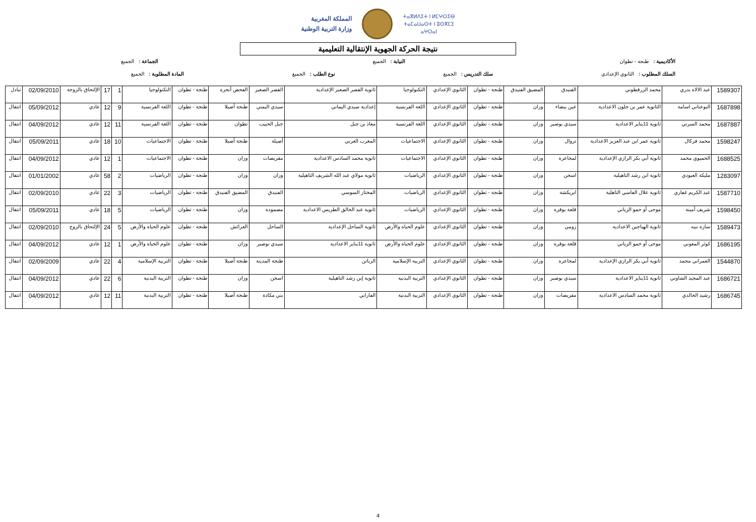المملكة المغربية
وزارة التربية الوطنية
ⵜⴰⴳⵍⴷⵉⵜ ⵏ ⵍⵎⵖⵔⵉⴱ
ⵜⴰⵎⴰⵡⴰⵙⵜ ⵏ ⵓⵙⴳⵎⵉ
ⴰⵖⵔⴰⵏ
نتيجة الحركة الجهوية الإنتقالية التعليمية
الأكاديمية : طنجة - تطوان النيابة : الجميع الجماعة : الجميع
السلك المطلوب : الثانوي الإعدادي سلك التدريس : الجميع نوع الطلب : الجميع المادة المطلوبة : الجميع
| 1589307 | عبد الالاه بدري | محمد الزرقطوني | الفنيدق | المضيق الفنيدق | طنجة - تطوان | الثانوي الإعدادي | التكنولوجيا | ثانوية القصر الصغير الإعدادية | القصر الصغير | الفحص أنجرة | طنجة - تطوان | التكنولوجيا | 1 | 17 | الإلتحاق بالزوجة | 02/09/2010 | تبادل |
| 1687898 | البوعناني اسامة | الثانوية عمر بن جلون الاعدادية | عين بيضاء | وزان | طنجة - تطوان | الثانوي الإعدادي | اللغة الفرنسية | إعدادية سيدي اليماني | سيدي اليمني | طنجة أصيلا | طنجة - تطوان | اللغة الفرنسية | 9 | 12 | عادي | 05/09/2012 | انتقال |
| 1687887 | محمد السرتي | ثانوية 11يناير الاعدادية | سيدي بوصبر | وزان | طنجة - تطوان | الثانوي الإعدادي | اللغة الفرنسية | معاذ بن جبل | جبل الحبيب | تطوان | طنجة - تطوان | اللغة الفرنسية | 11 | 12 | عادي | 04/09/2012 | انتقال |
| 1598247 | محمد فركال | ثانوية عمر ابن عبد العزيز الاعدادية | تروال | وزان | طنجة - تطوان | الثانوي الإعدادي | الاجتماعيات | المغرب العربي | أصيلة | طنجة أصيلا | طنجة - تطوان | الاجتماعيات | 10 | 18 | عادي | 05/09/2011 | انتقال |
| 1688525 | الحميوي محمد | ثانوية أبي بكر الرازي الإعدادية | لمجاعرة | وزان | طنجة - تطوان | الثانوي الإعدادي | الاجتماعيات | ثانوية محمد السادس الاعدادية | مقريصات | وزان | طنجة - تطوان | الاجتماعيات | 1 | 12 | عادي | 04/09/2012 | انتقال |
| 1283097 | مليكة العبودي | ثانوية ابن رشد التاهيلية | اسجن | وزان | طنجة - تطوان | الثانوي الإعدادي | الرياضيات | ثانوية مولاي عبد الله الشريف التاهيلية | وزان | وزان | طنجة - تطوان | الرياضيات | 2 | 58 | عادي | 01/01/2002 | انتقال |
| 1587710 | عبد الكريم غفاري | ثانوية علال الفاسي التاهلية | ابريكشة | وزان | طنجة - تطوان | الثانوي الإعدادي | الرياضيات | المختار السوسي | الفنيدق | المضيق الفنيدق | طنجة - تطوان | الرياضيات | 3 | 22 | عادي | 02/09/2010 | انتقال |
| 1598450 | شريف أمينة | موحى أو حمو الزياني | قلعة بوقرة | وزان | طنجة - تطوان | الثانوي الإعدادي | الرياضيات | ثانوية عبد الخالق الطريس الاعدادية | مصمودة | وزان | طنجة - تطوان | الرياضيات | 5 | 18 | عادي | 05/09/2011 | انتقال |
| 1589473 | سارة نبيه | ثانوية الهباجين الاعدادية | زومي | وزان | طنجة - تطوان | الثانوي الإعدادي | علوم الحياة والأرض | ثانوية الساحل الإعدادية | الساحل | العرائش | طنجة - تطوان | علوم الحياة والأرض | 5 | 24 | الإلتحاق بالزوج | 02/09/2010 | انتقال |
| 1686195 | كوثر المعوني | موحى أو حمو الزياني | قلعة بوقرة | وزان | طنجة - تطوان | الثانوي الإعدادي | علوم الحياة والأرض | ثانوية 11يناير الاعدادية | سيدي بوصبر | وزان | طنجة - تطوان | علوم الحياة والأرض | 1 | 12 | عادي | 04/09/2012 | انتقال |
| 1544870 | العمراني محمد | ثانوية أبي بكر الرازي الإعدادية | لمجاعرة | وزان | طنجة - تطوان | الثانوي الإعدادي | التربية الإسلامية | الزياتن | طنجة المدينة | طنجة أصيلا | طنجة - تطوان | التربية الإسلامية | 4 | 22 | عادي | 02/09/2009 | انتقال |
| 1686721 | عبد المجيد الشاوني | ثانوية 11يناير الاعدادية | سيدي بوصبر | وزان | طنجة - تطوان | الثانوي الإعدادي | التربية البدنية | ثانوية إبن رشد التاهيلية | اسجن | وزان | طنجة - تطوان | التربية البدنية | 6 | 22 | عادي | 04/09/2012 | انتقال |
| 1686745 | رشيد الخالدي | ثانوية محمد السادس الاعدادية | مقريصات | وزان | طنجة - تطوان | الثانوي الإعدادي | التربية البدنية | الفارابي | بني مكادة | طنجة أصيلا | طنجة - تطوان | التربية البدنية | 11 | 12 | عادي | 04/09/2012 | انتقال |
4